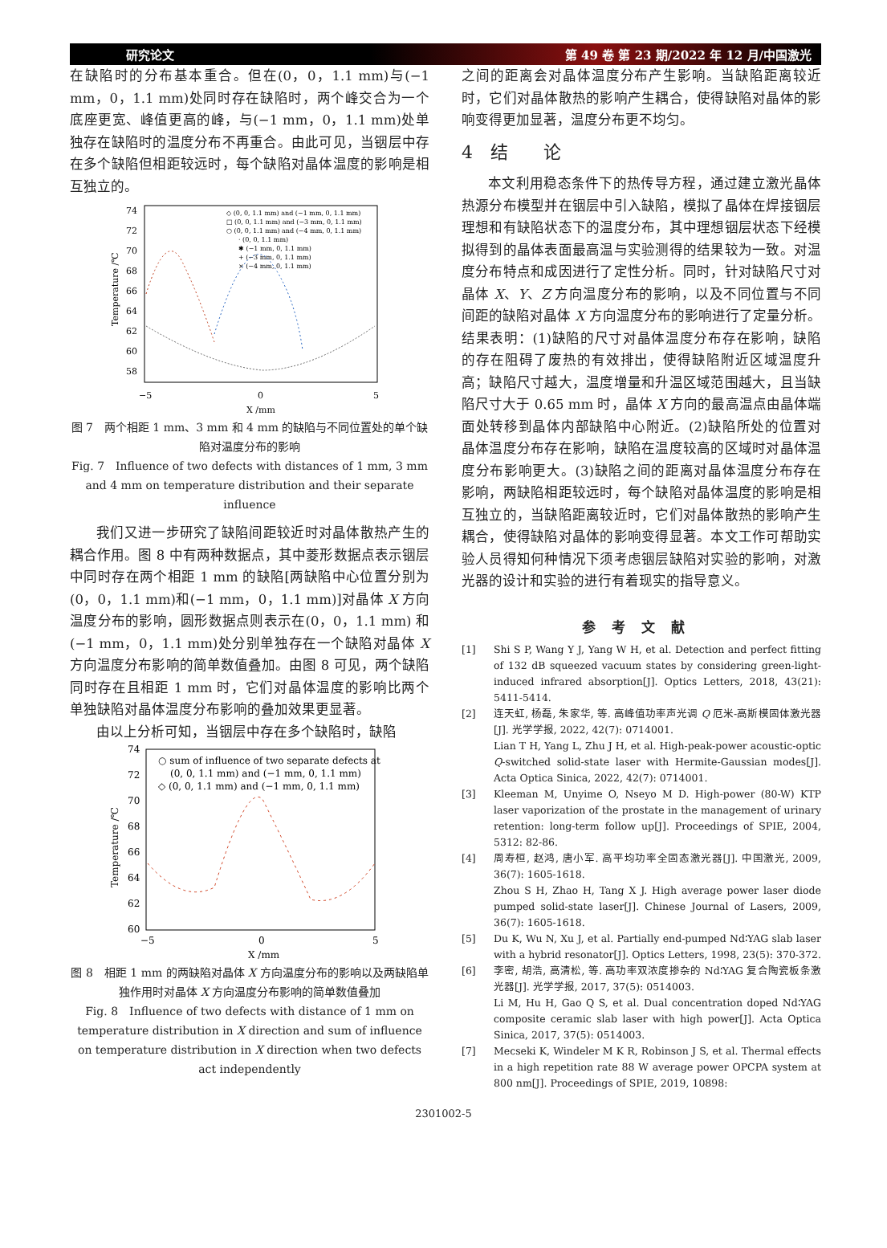研究论文 第 49 卷 第 23 期/2022 年 12 月/中国激光
在缺陷时的分布基本重合。但在(0，0，1.1 mm)与(−1 mm，0，1.1 mm)处同时存在缺陷时，两个峰交合为一个底座更宽、峰值更高的峰，与(−1 mm，0，1.1 mm)处单独存在缺陷时的温度分布不再重合。由此可见，当铟层中存在多个缺陷但相距较远时，每个缺陷对晶体温度的影响是相互独立的。
74
72
70
68
66
64
62
60
58
−5
0
5
X /mm
Temperature /℃
◇ (0, 0, 1.1 mm) and (−1 mm, 0, 1.1 mm)
□ (0, 0, 1.1 mm) and (−3 mm, 0, 1.1 mm)
○ (0, 0, 1.1 mm) and (−4 mm, 0, 1.1 mm)
· (0, 0, 1.1 mm)
✱ (−1 mm, 0, 1.1 mm)
+ (−3 mm, 0, 1.1 mm)
× (−4 mm, 0, 1.1 mm)
图 7　两个相距 1 mm、3 mm 和 4 mm 的缺陷与不同位置处的单个缺陷对温度分布的影响
Fig. 7　Influence of two defects with distances of 1 mm, 3 mm and 4 mm on temperature distribution and their separate influence
我们又进一步研究了缺陷间距较近时对晶体散热产生的耦合作用。图 8 中有两种数据点，其中菱形数据点表示铟层中同时存在两个相距 1 mm 的缺陷[两缺陷中心位置分别为(0，0，1.1 mm)和(−1 mm，0，1.1 mm)]对晶体 X 方向温度分布的影响，圆形数据点则表示在(0，0，1.1 mm) 和(−1 mm，0，1.1 mm)处分别单独存在一个缺陷对晶体 X 方向温度分布影响的简单数值叠加。由图 8 可见，两个缺陷同时存在且相距 1 mm 时，它们对晶体温度的影响比两个单独缺陷对晶体温度分布影响的叠加效果更显著。
由以上分析可知，当铟层中存在多个缺陷时，缺陷
74
72
70
68
66
64
62
60
−5
0
5
X /mm
Temperature /℃
○ sum of influence of two separate defects at
(0, 0, 1.1 mm) and (−1 mm, 0, 1.1 mm)
◇ (0, 0, 1.1 mm) and (−1 mm, 0, 1.1 mm)
图 8　相距 1 mm 的两缺陷对晶体 X 方向温度分布的影响以及两缺陷单独作用时对晶体 X 方向温度分布影响的简单数值叠加
Fig. 8　Influence of two defects with distance of 1 mm on temperature distribution in X direction and sum of influence on temperature distribution in X direction when two defects act independently
之间的距离会对晶体温度分布产生影响。当缺陷距离较近时，它们对晶体散热的影响产生耦合，使得缺陷对晶体的影响变得更加显著，温度分布更不均匀。
4　结　　论
本文利用稳态条件下的热传导方程，通过建立激光晶体热源分布模型并在铟层中引入缺陷，模拟了晶体在焊接铟层理想和有缺陷状态下的温度分布，其中理想铟层状态下经模拟得到的晶体表面最高温与实验测得的结果较为一致。对温度分布特点和成因进行了定性分析。同时，针对缺陷尺寸对晶体 X、Y、Z 方向温度分布的影响，以及不同位置与不同间距的缺陷对晶体 X 方向温度分布的影响进行了定量分析。结果表明：(1)缺陷的尺寸对晶体温度分布存在影响，缺陷的存在阻碍了废热的有效排出，使得缺陷附近区域温度升高；缺陷尺寸越大，温度增量和升温区域范围越大，且当缺陷尺寸大于 0.65 mm 时，晶体 X 方向的最高温点由晶体端面处转移到晶体内部缺陷中心附近。(2)缺陷所处的位置对晶体温度分布存在影响，缺陷在温度较高的区域时对晶体温度分布影响更大。(3)缺陷之间的距离对晶体温度分布存在影响，两缺陷相距较远时，每个缺陷对晶体温度的影响是相互独立的，当缺陷距离较近时，它们对晶体散热的影响产生耦合，使得缺陷对晶体的影响变得显著。本文工作可帮助实验人员得知何种情况下须考虑铟层缺陷对实验的影响，对激光器的设计和实验的进行有着现实的指导意义。
参考文献
[1] Shi S P, Wang Y J, Yang W H, et al. Detection and perfect fitting of 132 dB squeezed vacuum states by considering green-light-induced infrared absorption[J]. Optics Letters, 2018, 43(21): 5411-5414.
[2] 连天虹, 杨磊, 朱家华, 等. 高峰值功率声光调 Q 厄米-高斯模固体激光器[J]. 光学学报, 2022, 42(7): 0714001.
Lian T H, Yang L, Zhu J H, et al. High-peak-power acoustic-optic Q-switched solid-state laser with Hermite-Gaussian modes[J]. Acta Optica Sinica, 2022, 42(7): 0714001.
[3] Kleeman M, Unyime O, Nseyo M D. High-power (80-W) KTP laser vaporization of the prostate in the management of urinary retention: long-term follow up[J]. Proceedings of SPIE, 2004, 5312: 82-86.
[4] 周寿桓, 赵鸿, 唐小军. 高平均功率全固态激光器[J]. 中国激光, 2009, 36(7): 1605-1618.
Zhou S H, Zhao H, Tang X J. High average power laser diode pumped solid-state laser[J]. Chinese Journal of Lasers, 2009, 36(7): 1605-1618.
[5] Du K, Wu N, Xu J, et al. Partially end-pumped Nd∶YAG slab laser with a hybrid resonator[J]. Optics Letters, 1998, 23(5): 370-372.
[6] 李密, 胡浩, 高清松, 等. 高功率双浓度掺杂的 Nd∶YAG 复合陶瓷板条激光器[J]. 光学学报, 2017, 37(5): 0514003.
Li M, Hu H, Gao Q S, et al. Dual concentration doped Nd∶YAG composite ceramic slab laser with high power[J]. Acta Optica Sinica, 2017, 37(5): 0514003.
[7] Mecseki K, Windeler M K R, Robinson J S, et al. Thermal effects in a high repetition rate 88 W average power OPCPA system at 800 nm[J]. Proceedings of SPIE, 2019, 10898:
2301002-5